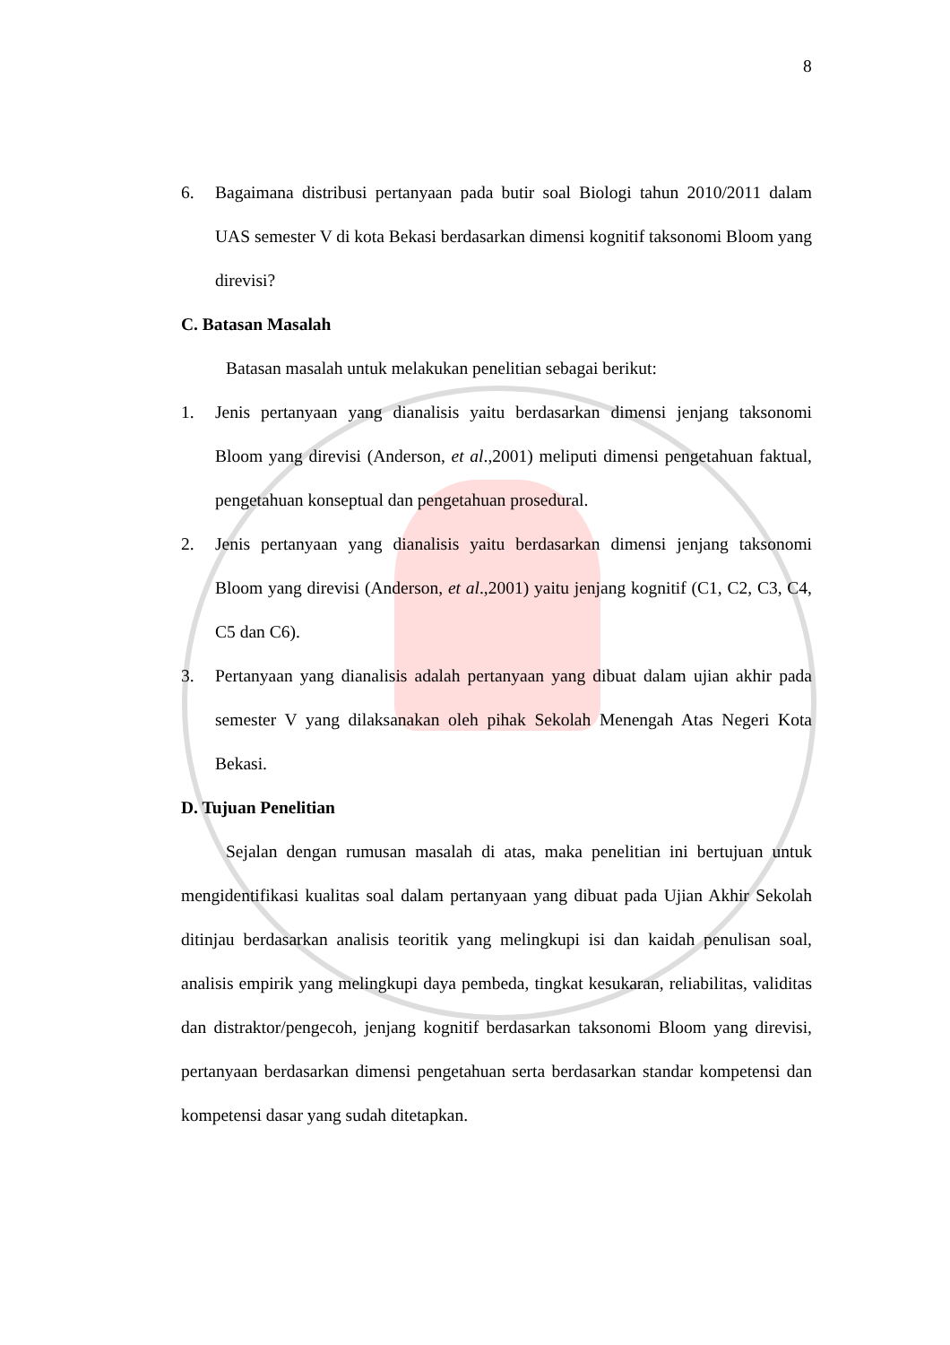8
6. Bagaimana distribusi pertanyaan pada butir soal Biologi tahun 2010/2011 dalam UAS semester V di kota Bekasi berdasarkan dimensi kognitif taksonomi Bloom yang direvisi?
C. Batasan Masalah
Batasan masalah untuk melakukan penelitian sebagai berikut:
1. Jenis pertanyaan yang dianalisis yaitu berdasarkan dimensi jenjang taksonomi Bloom yang direvisi (Anderson, et al.,2001) meliputi dimensi pengetahuan faktual, pengetahuan konseptual dan pengetahuan prosedural.
2. Jenis pertanyaan yang dianalisis yaitu berdasarkan dimensi jenjang taksonomi Bloom yang direvisi (Anderson, et al.,2001) yaitu jenjang kognitif (C1, C2, C3, C4, C5 dan C6).
3. Pertanyaan yang dianalisis adalah pertanyaan yang dibuat dalam ujian akhir pada semester V yang dilaksanakan oleh pihak Sekolah Menengah Atas Negeri Kota Bekasi.
D. Tujuan Penelitian
Sejalan dengan rumusan masalah di atas, maka penelitian ini bertujuan untuk mengidentifikasi kualitas soal dalam pertanyaan yang dibuat pada Ujian Akhir Sekolah ditinjau berdasarkan analisis teoritik yang melingkupi isi dan kaidah penulisan soal, analisis empirik yang melingkupi daya pembeda, tingkat kesukaran, reliabilitas, validitas dan distraktor/pengecoh, jenjang kognitif berdasarkan taksonomi Bloom yang direvisi, pertanyaan berdasarkan dimensi pengetahuan serta berdasarkan standar kompetensi dan kompetensi dasar yang sudah ditetapkan.